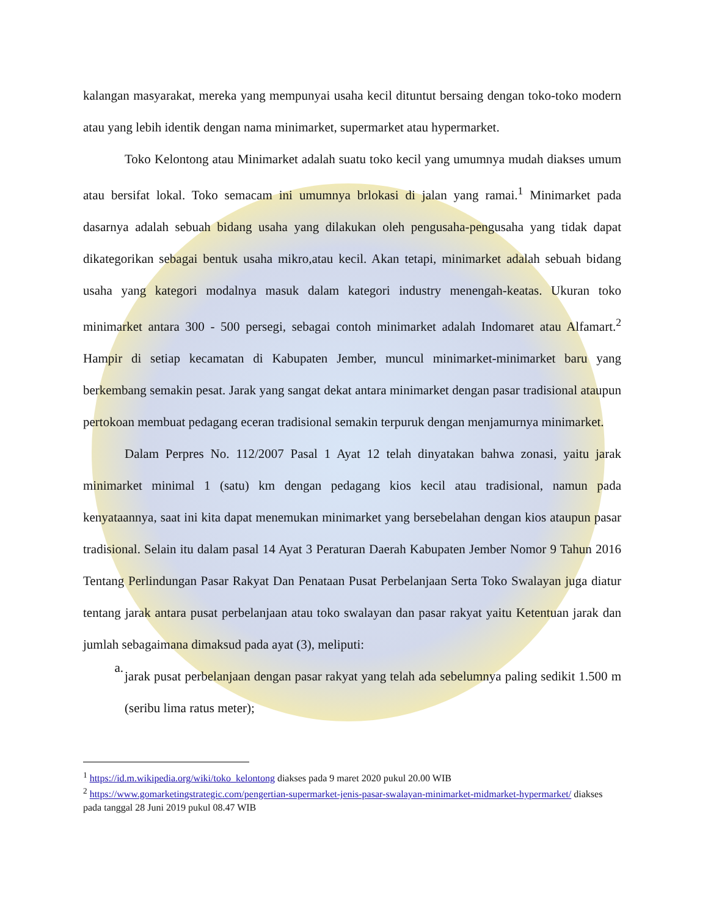kalangan masyarakat, mereka yang mempunyai usaha kecil dituntut bersaing dengan toko-toko modern atau yang lebih identik dengan nama minimarket, supermarket atau hypermarket.
Toko Kelontong atau Minimarket adalah suatu toko kecil yang umumnya mudah diakses umum atau bersifat lokal. Toko semacam ini umumnya brlokasi di jalan yang ramai.<sup>1</sup> Minimarket pada dasarnya adalah sebuah bidang usaha yang dilakukan oleh pengusaha-pengusaha yang tidak dapat dikategorikan sebagai bentuk usaha mikro,atau kecil. Akan tetapi, minimarket adalah sebuah bidang usaha yang kategori modalnya masuk dalam kategori industry menengah-keatas. Ukuran toko minimarket antara 300 - 500 persegi, sebagai contoh minimarket adalah Indomaret atau Alfamart.<sup>2</sup> Hampir di setiap kecamatan di Kabupaten Jember, muncul minimarket-minimarket baru yang berkembang semakin pesat. Jarak yang sangat dekat antara minimarket dengan pasar tradisional ataupun pertokoan membuat pedagang eceran tradisional semakin terpuruk dengan menjamurnya minimarket.
Dalam Perpres No. 112/2007 Pasal 1 Ayat 12 telah dinyatakan bahwa zonasi, yaitu jarak minimarket minimal 1 (satu) km dengan pedagang kios kecil atau tradisional, namun pada kenyataannya, saat ini kita dapat menemukan minimarket yang bersebelahan dengan kios ataupun pasar tradisional. Selain itu dalam pasal 14 Ayat 3 Peraturan Daerah Kabupaten Jember Nomor 9 Tahun 2016 Tentang Perlindungan Pasar Rakyat Dan Penataan Pusat Perbelanjaan Serta Toko Swalayan juga diatur tentang jarak antara pusat perbelanjaan atau toko swalayan dan pasar rakyat yaitu Ketentuan jarak dan jumlah sebagaimana dimaksud pada ayat (3), meliputi:
a.
jarak pusat perbelanjaan dengan pasar rakyat yang telah ada sebelumnya paling sedikit 1.500 m (seribu lima ratus meter);
<sup>1</sup> https://id.m.wikipedia.org/wiki/toko_kelontong diakses pada 9 maret 2020 pukul 20.00 WIB
<sup>2</sup> https://www.gomarketingstrategic.com/pengertian-supermarket-jenis-pasar-swalayan-minimarket-midmarket-hypermarket/ diakses pada tanggal 28 Juni 2019 pukul 08.47 WIB